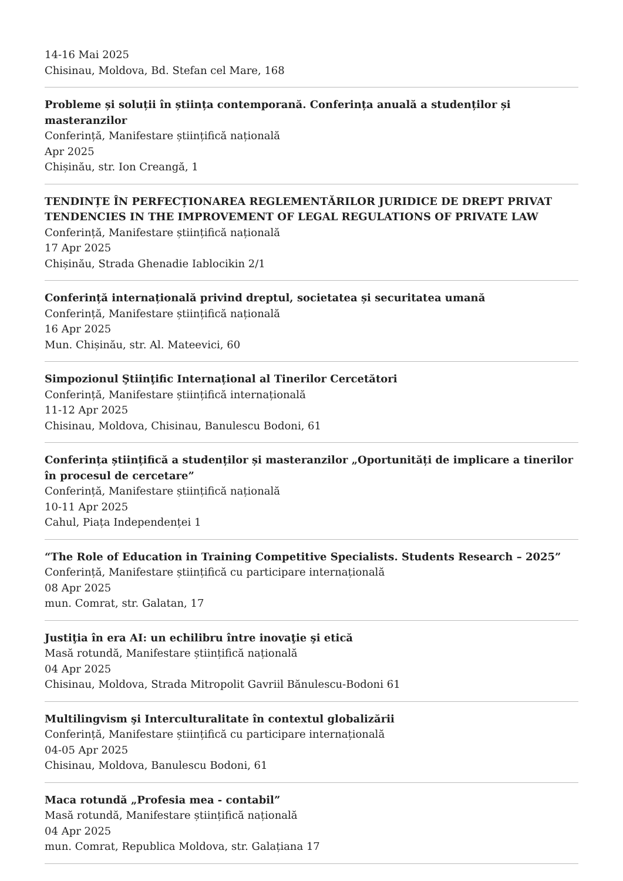14-16 Mai 2025
Chisinau, Moldova, Bd. Stefan cel Mare, 168
Probleme și soluții în știința contemporană. Conferința anuală a studenților și masteranzilor
Conferință, Manifestare științifică națională
Apr 2025
Chișinău, str. Ion Creangă, 1
TENDINȚE ÎN PERFECȚIONAREA REGLEMENTĂRILOR JURIDICE DE DREPT PRIVAT TENDENCIES IN THE IMPROVEMENT OF LEGAL REGULATIONS OF PRIVATE LAW
Conferință, Manifestare științifică națională
17 Apr 2025
Chișinău, Strada Ghenadie Iablocikin 2/1
Conferință internațională privind dreptul, societatea și securitatea umană
Conferință, Manifestare științifică națională
16 Apr 2025
Mun. Chișinău, str. Al. Mateevici, 60
Simpozionul Ştiinţific Internațional al Tinerilor Cercetători
Conferință, Manifestare științifică internațională
11-12 Apr 2025
Chisinau, Moldova, Chisinau, Banulescu Bodoni, 61
Conferința științifică a studenților și masteranzilor „Oportunități de implicare a tinerilor în procesul de cercetare”
Conferință, Manifestare științifică națională
10-11 Apr 2025
Cahul, Piața Independenței 1
“The Role of Education in Training Competitive Specialists. Students Research – 2025”
Conferință, Manifestare științifică cu participare internațională
08 Apr 2025
mun. Comrat, str. Galatan, 17
Justiţia în era AI: un echilibru între inovaţie şi etică
Masă rotundă, Manifestare științifică națională
04 Apr 2025
Chisinau, Moldova, Strada Mitropolit Gavriil Bănulescu-Bodoni 61
Multilingvism şi Interculturalitate în contextul globalizării
Conferință, Manifestare științifică cu participare internațională
04-05 Apr 2025
Chisinau, Moldova, Banulescu Bodoni, 61
Maca rotundă „Profesia mea - contabil”
Masă rotundă, Manifestare științifică națională
04 Apr 2025
mun. Comrat, Republica Moldova, str. Galațiana 17